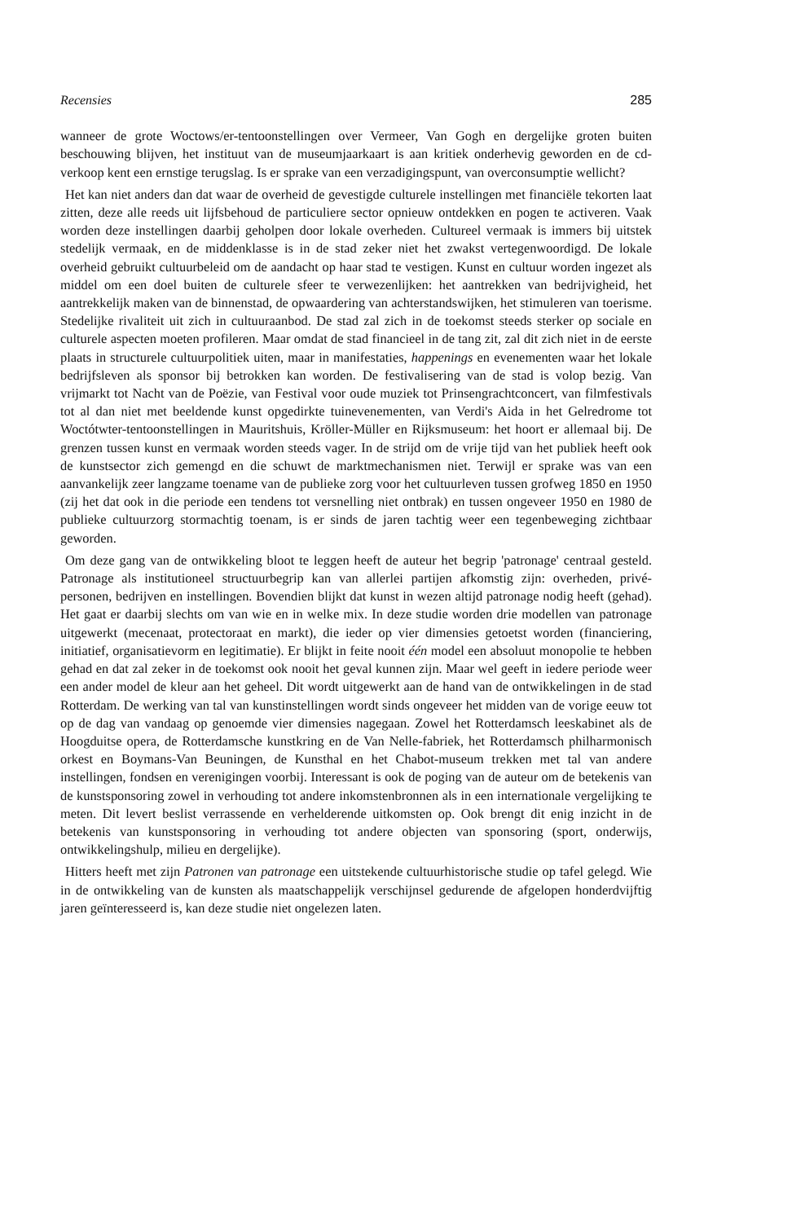Recensies 285
wanneer de grote Woctows/er-tentoonstellingen over Vermeer, Van Gogh en dergelijke groten buiten beschouwing blijven, het instituut van de museumjaarkaart is aan kritiek onderhevig geworden en de cd-verkoop kent een ernstige terugslag. Is er sprake van een verzadigingspunt, van overconsumptie wellicht?
Het kan niet anders dan dat waar de overheid de gevestigde culturele instellingen met financiële tekorten laat zitten, deze alle reeds uit lijfsbehoud de particuliere sector opnieuw ontdekken en pogen te activeren. Vaak worden deze instellingen daarbij geholpen door lokale overheden. Cultureel vermaak is immers bij uitstek stedelijk vermaak, en de middenklasse is in de stad zeker niet het zwakst vertegenwoordigd. De lokale overheid gebruikt cultuurbeleid om de aandacht op haar stad te vestigen. Kunst en cultuur worden ingezet als middel om een doel buiten de culturele sfeer te verwezenlijken: het aantrekken van bedrijvigheid, het aantrekkelijk maken van de binnenstad, de opwaardering van achterstandswijken, het stimuleren van toerisme. Stedelijke rivaliteit uit zich in cultuuraanbod. De stad zal zich in de toekomst steeds sterker op sociale en culturele aspecten moeten profileren. Maar omdat de stad financieel in de tang zit, zal dit zich niet in de eerste plaats in structurele cultuurpolitiek uiten, maar in manifestaties, happenings en evenementen waar het lokale bedrijfsleven als sponsor bij betrokken kan worden. De festivalisering van de stad is volop bezig. Van vrijmarkt tot Nacht van de Poëzie, van Festival voor oude muziek tot Prinsengrachtconcert, van filmfestivals tot al dan niet met beeldende kunst opgedirkte tuinevenementen, van Verdi's Aida in het Gelredrome tot Woctótwter-tentoonstellingen in Mauritshuis, Kröller-Müller en Rijksmuseum: het hoort er allemaal bij. De grenzen tussen kunst en vermaak worden steeds vager. In de strijd om de vrije tijd van het publiek heeft ook de kunstsector zich gemengd en die schuwt de marktmechanismen niet. Terwijl er sprake was van een aanvankelijk zeer langzame toename van de publieke zorg voor het cultuurleven tussen grofweg 1850 en 1950 (zij het dat ook in die periode een tendens tot versnelling niet ontbrak) en tussen ongeveer 1950 en 1980 de publieke cultuurzorg stormachtig toenam, is er sinds de jaren tachtig weer een tegenbeweging zichtbaar geworden.
Om deze gang van de ontwikkeling bloot te leggen heeft de auteur het begrip 'patronage' centraal gesteld. Patronage als institutioneel structuurbegrip kan van allerlei partijen afkomstig zijn: overheden, privé-personen, bedrijven en instellingen. Bovendien blijkt dat kunst in wezen altijd patronage nodig heeft (gehad). Het gaat er daarbij slechts om van wie en in welke mix. In deze studie worden drie modellen van patronage uitgewerkt (mecenaat, protectoraat en markt), die ieder op vier dimensies getoetst worden (financiering, initiatief, organisatievorm en legitimatie). Er blijkt in feite nooit één model een absoluut monopolie te hebben gehad en dat zal zeker in de toekomst ook nooit het geval kunnen zijn. Maar wel geeft in iedere periode weer een ander model de kleur aan het geheel. Dit wordt uitgewerkt aan de hand van de ontwikkelingen in de stad Rotterdam. De werking van tal van kunstinstellingen wordt sinds ongeveer het midden van de vorige eeuw tot op de dag van vandaag op genoemde vier dimensies nagegaan. Zowel het Rotterdamsch leeskabinet als de Hoogduitse opera, de Rotterdamsche kunstkring en de Van Nelle-fabriek, het Rotterdamsch philharmonisch orkest en Boymans-Van Beuningen, de Kunsthal en het Chabot-museum trekken met tal van andere instellingen, fondsen en verenigingen voorbij. Interessant is ook de poging van de auteur om de betekenis van de kunstsponsoring zowel in verhouding tot andere inkomstenbronnen als in een internationale vergelijking te meten. Dit levert beslist verrassende en verhelderende uitkomsten op. Ook brengt dit enig inzicht in de betekenis van kunstsponsoring in verhouding tot andere objecten van sponsoring (sport, onderwijs, ontwikkelingshulp, milieu en dergelijke).
Hitters heeft met zijn Patronen van patronage een uitstekende cultuurhistorische studie op tafel gelegd. Wie in de ontwikkeling van de kunsten als maatschappelijk verschijnsel gedurende de afgelopen honderdvijftig jaren geïnteresseerd is, kan deze studie niet ongelezen laten.